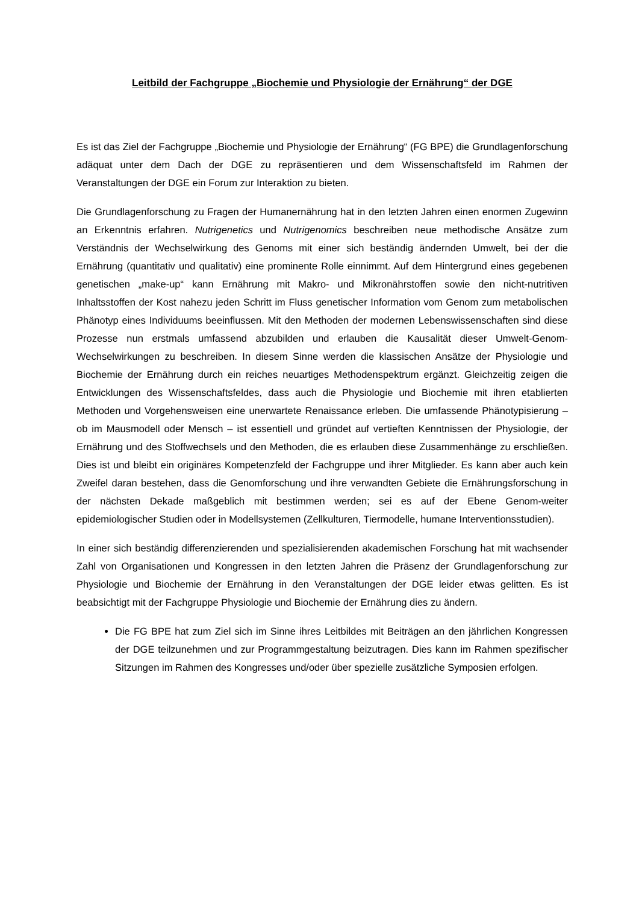Leitbild der Fachgruppe „Biochemie und Physiologie der Ernährung“ der DGE
Es ist das Ziel der Fachgruppe „Biochemie und Physiologie der Ernährung“ (FG BPE) die Grundlagenforschung adäquat unter dem Dach der DGE zu repräsentieren und dem Wissenschaftsfeld im Rahmen der Veranstaltungen der DGE ein Forum zur Interaktion zu bieten.
Die Grundlagenforschung zu Fragen der Humanernährung hat in den letzten Jahren einen enormen Zugewinn an Erkenntnis erfahren. Nutrigenetics und Nutrigenomics beschreiben neue methodische Ansätze zum Verständnis der Wechselwirkung des Genoms mit einer sich beständig ändernden Umwelt, bei der die Ernährung (quantitativ und qualitativ) eine prominente Rolle einnimmt. Auf dem Hintergrund eines gegebenen genetischen „make-up“ kann Ernährung mit Makro- und Mikronährstoffen sowie den nicht-nutritiven Inhaltsstoffen der Kost nahezu jeden Schritt im Fluss genetischer Information vom Genom zum metabolischen Phänotyp eines Individuums beeinflussen. Mit den Methoden der modernen Lebenswissenschaften sind diese Prozesse nun erstmals umfassend abzubilden und erlauben die Kausalität dieser Umwelt-Genom-Wechselwirkungen zu beschreiben. In diesem Sinne werden die klassischen Ansätze der Physiologie und Biochemie der Ernährung durch ein reiches neuartiges Methodenspektrum ergänzt. Gleichzeitig zeigen die Entwicklungen des Wissenschaftsfeldes, dass auch die Physiologie und Biochemie mit ihren etablierten Methoden und Vorgehensweisen eine unerwartete Renaissance erleben. Die umfassende Phänotypisierung – ob im Mausmodell oder Mensch – ist essentiell und gründet auf vertieften Kenntnissen der Physiologie, der Ernährung und des Stoffwechsels und den Methoden, die es erlauben diese Zusammenhänge zu erschließen. Dies ist und bleibt ein originäres Kompetenzfeld der Fachgruppe und ihrer Mitglieder. Es kann aber auch kein Zweifel daran bestehen, dass die Genomforschung und ihre verwandten Gebiete die Ernährungsforschung in der nächsten Dekade maßgeblich mit bestimmen werden; sei es auf der Ebene Genom-weiter epidemiologischer Studien oder in Modellsystemen (Zellkulturen, Tiermodelle, humane Interventionsstudien).
In einer sich beständig differenzierenden und spezialisierenden akademischen Forschung hat mit wachsender Zahl von Organisationen und Kongressen in den letzten Jahren die Präsenz der Grundlagenforschung zur Physiologie und Biochemie der Ernährung in den Veranstaltungen der DGE leider etwas gelitten. Es ist beabsichtigt mit der Fachgruppe Physiologie und Biochemie der Ernährung dies zu ändern.
Die FG BPE hat zum Ziel sich im Sinne ihres Leitbildes mit Beiträgen an den jährlichen Kongressen der DGE teilzunehmen und zur Programmgestaltung beizutragen. Dies kann im Rahmen spezifischer Sitzungen im Rahmen des Kongresses und/oder über spezielle zusätzliche Symposien erfolgen.